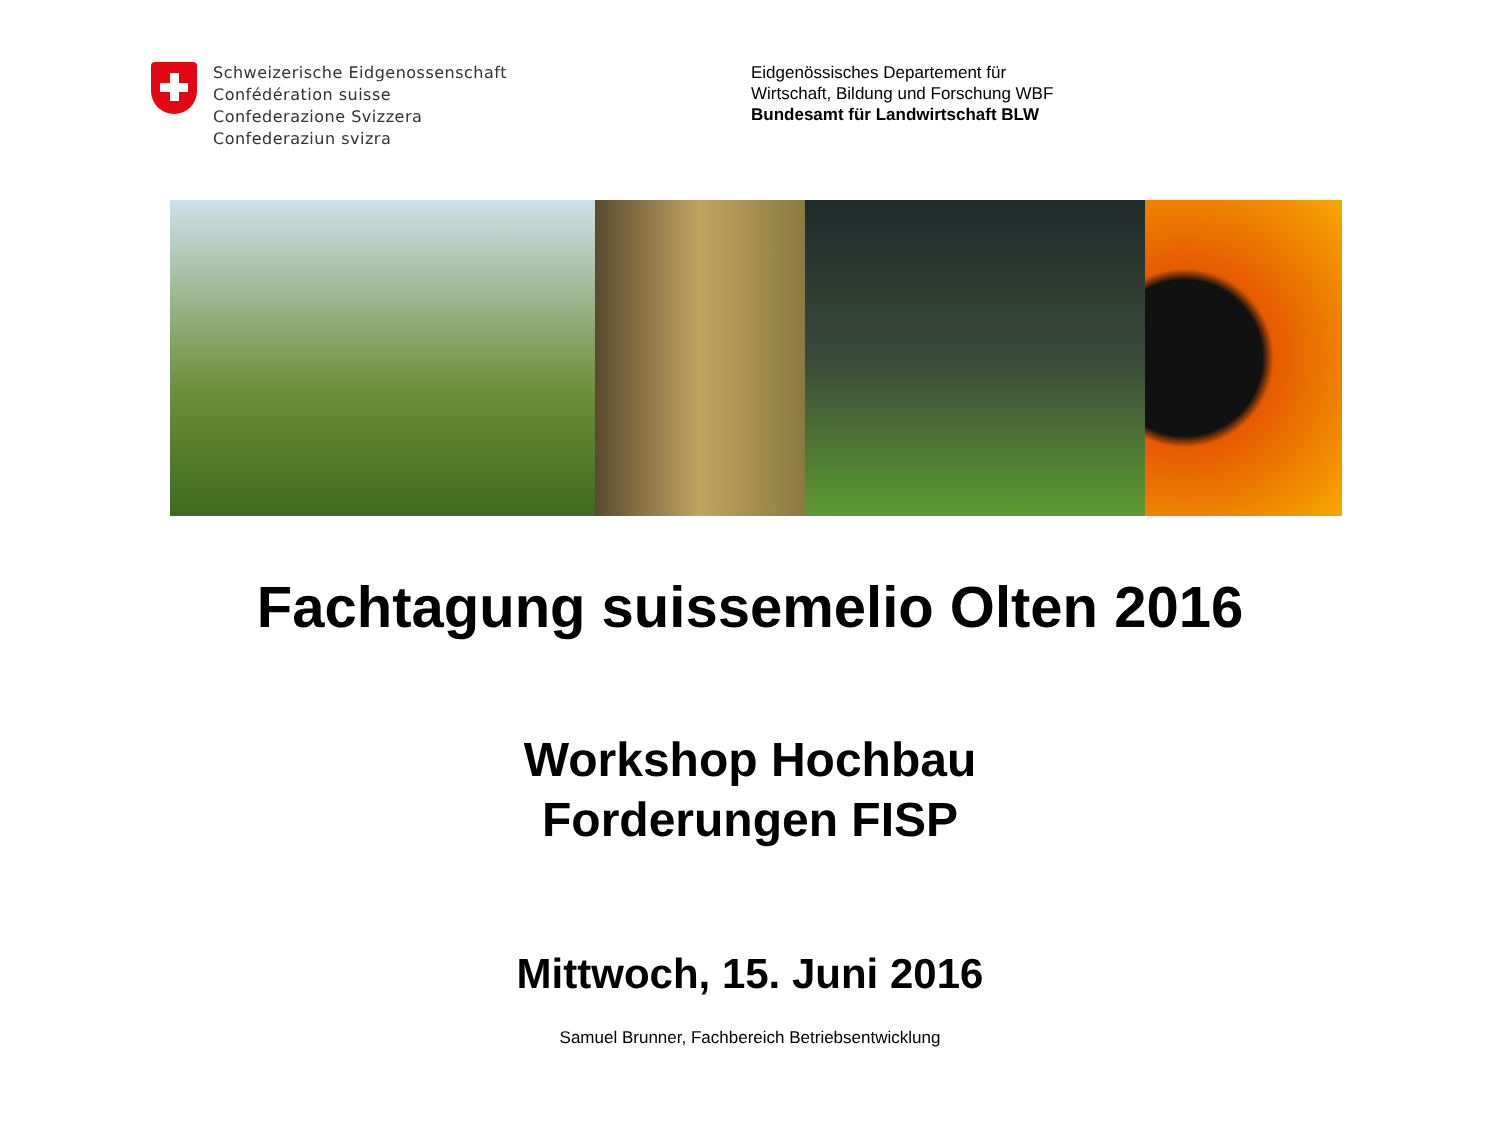Schweizerische Eidgenossenschaft
Confédération suisse
Confederazione Svizzera
Confederaziun svizra
Eidgenössisches Departement für
Wirtschaft, Bildung und Forschung WBF
Bundesamt für Landwirtschaft BLW
Fachtagung suissemelio Olten 2016
Workshop Hochbau
Forderungen FISP
Mittwoch, 15. Juni 2016
Samuel Brunner, Fachbereich Betriebsentwicklung